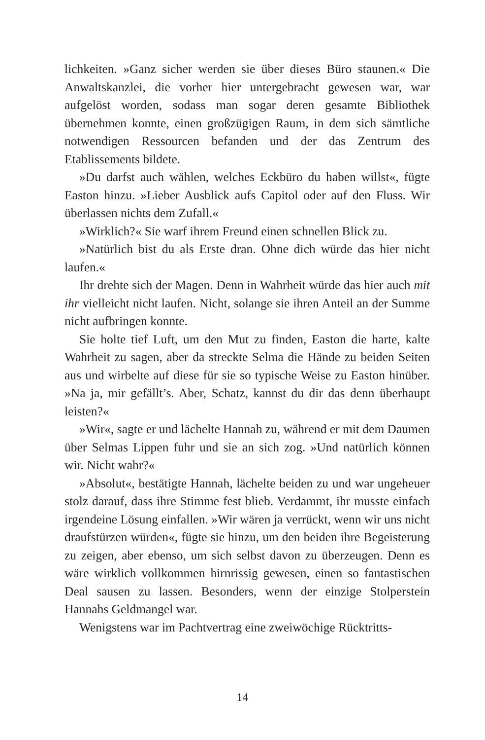lichkeiten. »Ganz sicher werden sie über dieses Büro staunen.« Die Anwaltskanzlei, die vorher hier untergebracht gewesen war, war aufgelöst worden, sodass man sogar deren gesamte Bibliothek übernehmen konnte, einen großzügigen Raum, in dem sich sämtliche notwendigen Ressourcen befanden und der das Zentrum des Etablissements bildete.
»Du darfst auch wählen, welches Eckbüro du haben willst«, fügte Easton hinzu. »Lieber Ausblick aufs Capitol oder auf den Fluss. Wir überlassen nichts dem Zufall.«
»Wirklich?« Sie warf ihrem Freund einen schnellen Blick zu.
»Natürlich bist du als Erste dran. Ohne dich würde das hier nicht laufen.«
Ihr drehte sich der Magen. Denn in Wahrheit würde das hier auch mit ihr vielleicht nicht laufen. Nicht, solange sie ihren Anteil an der Summe nicht aufbringen konnte.
Sie holte tief Luft, um den Mut zu finden, Easton die harte, kalte Wahrheit zu sagen, aber da streckte Selma die Hände zu beiden Seiten aus und wirbelte auf diese für sie so typische Weise zu Easton hinüber. »Na ja, mir gefällt’s. Aber, Schatz, kannst du dir das denn überhaupt leisten?«
»Wir«, sagte er und lächelte Hannah zu, während er mit dem Daumen über Selmas Lippen fuhr und sie an sich zog. »Und natürlich können wir. Nicht wahr?«
»Absolut«, bestätigte Hannah, lächelte beiden zu und war ungeheuer stolz darauf, dass ihre Stimme fest blieb. Verdammt, ihr musste einfach irgendeine Lösung einfallen. »Wir wären ja verrückt, wenn wir uns nicht draufstürzen würden«, fügte sie hinzu, um den beiden ihre Begeisterung zu zeigen, aber ebenso, um sich selbst davon zu überzeugen. Denn es wäre wirklich vollkommen hirnrissig gewesen, einen so fantastischen Deal sausen zu lassen. Besonders, wenn der einzige Stolperstein Hannahs Geldmangel war.
Wenigstens war im Pachtvertrag eine zweiwöchige Rücktritts-
14